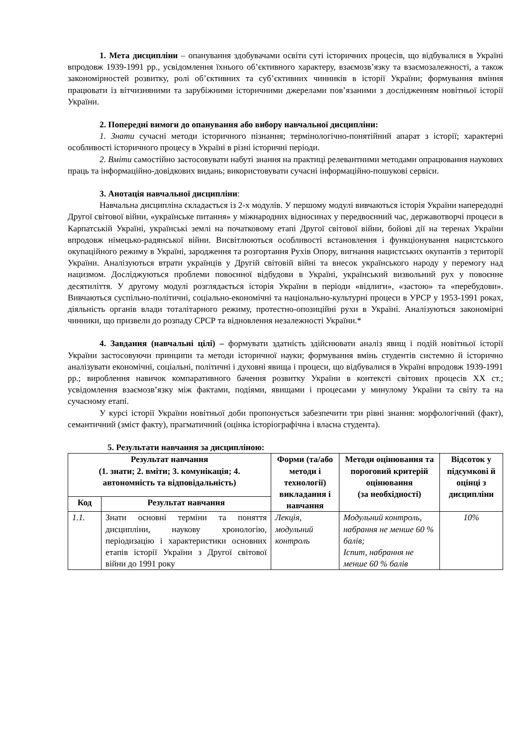1. Мета дисципліни – опанування здобувачами освіти суті історичних процесів, що відбувалися в Україні впродовж 1939-1991 рр., усвідомлення їхнього об’єктивного характеру, взаємозв’язку та взаємозалежності, а також закономірностей розвитку, ролі об’єктивних та суб’єктивних чинників в історії України; формування вміння працювати із вітчизняними та зарубіжними історичними джерелами пов’язаними з дослідженням новітньої історії України.
2. Попередні вимоги до опанування або вибору навчальної дисципліни:
1. Знати сучасні методи історичного пізнання; термінологічно-понятійний апарат з історії; характерні особливості історичного процесу в Україні в різні історичні періоди.
2. Вміти самостійно застосовувати набуті знання на практиці релевантними методами опрацювання наукових праць та інформаційно-довідкових видань; використовувати сучасні інформаційно-пошукові сервіси.
3. Анотація навчальної дисципліни:
Навчальна дисципліна складається із 2-х модулів. У першому модулі вивчаються історія України напередодні Другої світової війни, «українське питання» у міжнародних відносинах у передвоєнний час, державотворчі процеси в Карпатській Україні, українські землі на початковому етапі Другої світової війни, бойові дії на теренах України впродовж німецько-радянської війни. Висвітлюються особливості встановлення і функціонування нацистського окупаційного режиму в Україні, зародження та розгортання Рухів Опору, вигнання нацистських окупантів з території України. Аналізуються втрати українців у Другій світовій війні та внесок українського народу у перемогу над нацизмом. Досліджуються проблеми повоєнної відбудови в Україні, український визвольний рух у повоєнне десятиліття. У другому модулі розглядається історія України в періоди «відлиги», «застою» та «перебудови». Вивчаються суспільно-політичні, соціально-економічні та національно-культурні процеси в УРСР у 1953-1991 роках, діяльність органів влади тоталітарного режиму, протестно-опозиційні рухи в Україні. Аналізуються закономірні чинники, що призвели до розпаду СРСР та відновлення незалежності України.*
4. Завдання (навчальні цілі) – формувати здатність здійснювати аналіз явищ і подій новітньої історії України застосовуючи принципи та методи історичної науки; формування вмінь студентів системно й історично аналізувати економічні, соціальні, політичні і духовні явища і процеси, що відбувалися в Україні впродовж 1939-1991 рр.; вироблення навичок компаративного бачення розвитку України в контексті світових процесів ХХ ст.; усвідомлення взаємозв’язку між фактами, подіями, явищами і процесами у минулому України та світу та на сучасному етапі.
У курсі історії України новітньої доби пропонується забезпечити три рівні знання: морфологічний (факт), семантичний (зміст факту), прагматичний (оцінка історіографічна і власна студента).
5. Результати навчання за дисципліною:
| Результат навчання (1. знати; 2. вміти; 3. комунікація; 4. автономність та відповідальність) | | Форми (та/або методи і технології) викладання і навчання | Методи оцінювання та пороговий критерій оцінювання (за необхідності) | Відсоток у підсумкові й оцінці з дисципліни |
| --- | --- | --- | --- | --- |
| Код | Результат навчання | | | |
| 1.1. | Знати основні терміни та поняття дисципліни, наукову хронологію, періодизацію і характеристики основних етапів історії України з Другої світової війни до 1991 року | Лекція, модульний контроль | Модульний контроль, набрання не менше 60 % балів; Іспит, набрання не менше 60 % балів | 10% |